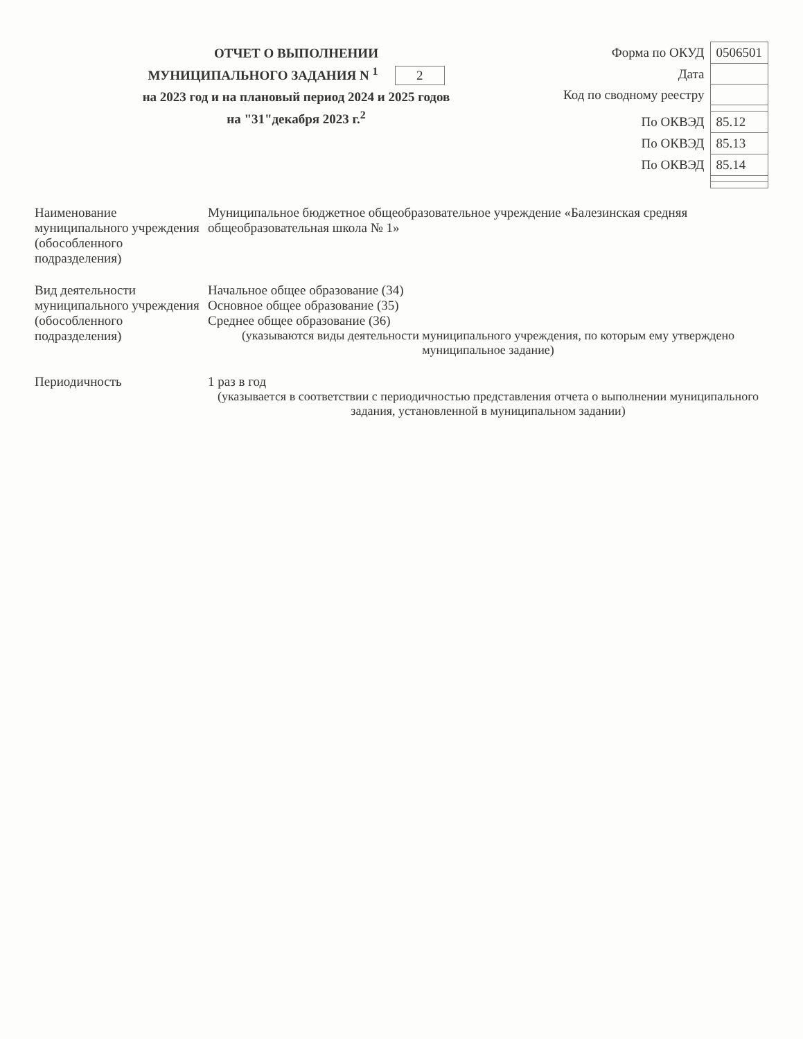ОТЧЕТ О ВЫПОЛНЕНИИ
МУНИЦИПАЛЬНОГО ЗАДАНИЯ N <sup>1</sup> 2
на 2023 год и на плановый период 2024 и 2025 годов
на "31"декабря 2023 г.<sup>2</sup>
| Форма по ОКУД | 0506501 |
| Дата | |
| Код по сводному реестру | |
| По ОКВЭД | 85.12 |
| По ОКВЭД | 85.13 |
| По ОКВЭД | 85.14 |
Наименование муниципального учреждения (обособленного подразделения)
Муниципальное бюджетное общеобразовательное учреждение «Балезинская средняя общеобразовательная школа № 1»
Вид деятельности муниципального учреждения (обособленного подразделения)
Начальное общее образование (34)
Основное общее образование (35)
Среднее общее образование (36)
(указываются виды деятельности муниципального учреждения, по которым ему утверждено муниципальное задание)
Периодичность 1 раз в год
(указывается в соответствии с периодичностью представления отчета о выполнении муниципального задания, установленной в муниципальном задании)